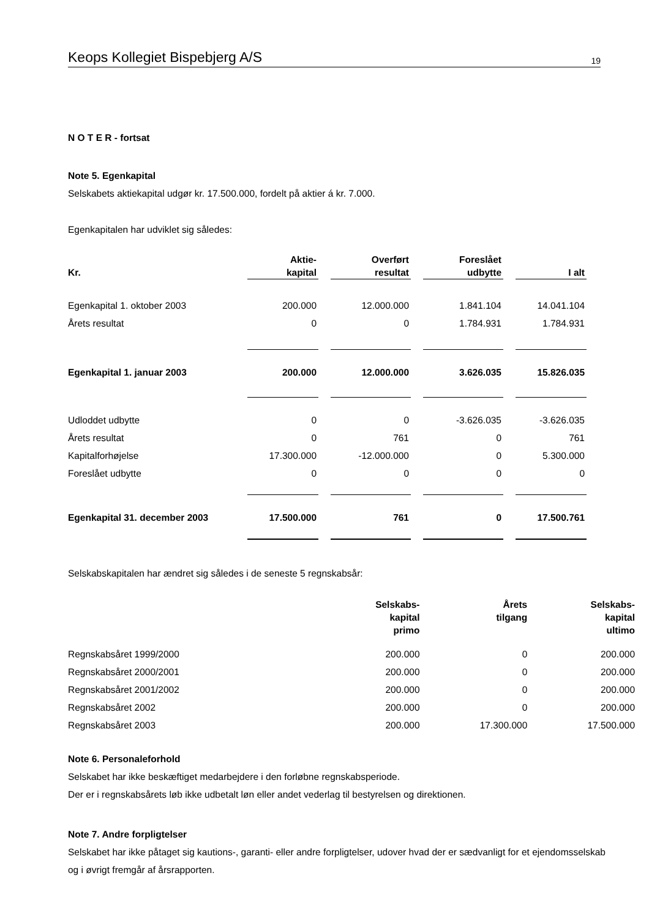Keops Kollegiet Bispebjerg A/S 19
N O T E R - fortsat
Note 5. Egenkapital
Selskabets aktiekapital udgør kr. 17.500.000, fordelt på aktier á kr. 7.000.
Egenkapitalen har udviklet sig således:
| Kr . | Aktie- kapital | Overført resultat | Foreslået udbytte | I alt |
| --- | --- | --- | --- | --- |
| Egenkapital 1. oktober 2003 | 200.000 | 12.000.000 | 1.841.104 | 14.041.104 |
| Årets resultat | 0 | 0 | 1.784.931 | 1.784.931 |
| Egenkapital 1. januar 2003 | 200.000 | 12.000.000 | 3.626.035 | 15.826.035 |
| Udloddet udbytte | 0 | 0 | -3.626.035 | -3.626.035 |
| Årets resultat | 0 | 761 | 0 | 761 |
| Kapitalforhøjelse | 17.300.000 | -12.000.000 | 0 | 5.300.000 |
| Foreslået udbytte | 0 | 0 | 0 | 0 |
| Egenkapital 31. december 2003 | 17.500.000 | 761 | 0 | 17.500.761 |
Selskabskapitalen har ændret sig således i de seneste 5 regnskabsår:
| | Selskabs- kapital primo | Årets tilgang | Selskabs- kapital ultimo |
| --- | --- | --- | --- |
| Regnskabsåret 1999/2000 | 200.000 | 0 | 200.000 |
| Regnskabsåret 2000/2001 | 200.000 | 0 | 200.000 |
| Regnskabsåret 2001/2002 | 200.000 | 0 | 200.000 |
| Regnskabsåret 2002 | 200.000 | 0 | 200.000 |
| Regnskabsåret 2003 | 200.000 | 17.300.000 | 17.500.000 |
Note 6. Personaleforhold
Selskabet har ikke beskæftiget medarbejdere i den forløbne regnskabsperiode.
Der er i regnskabsårets løb ikke udbetalt løn eller andet vederlag til bestyrelsen og direktionen.
Note 7. Andre forpligtelser
Selskabet har ikke påtaget sig kautions-, garanti- eller andre forpligtelser, udover hvad der er sædvanligt for et ejendomsselskab og i øvrigt fremgår af årsrapporten.